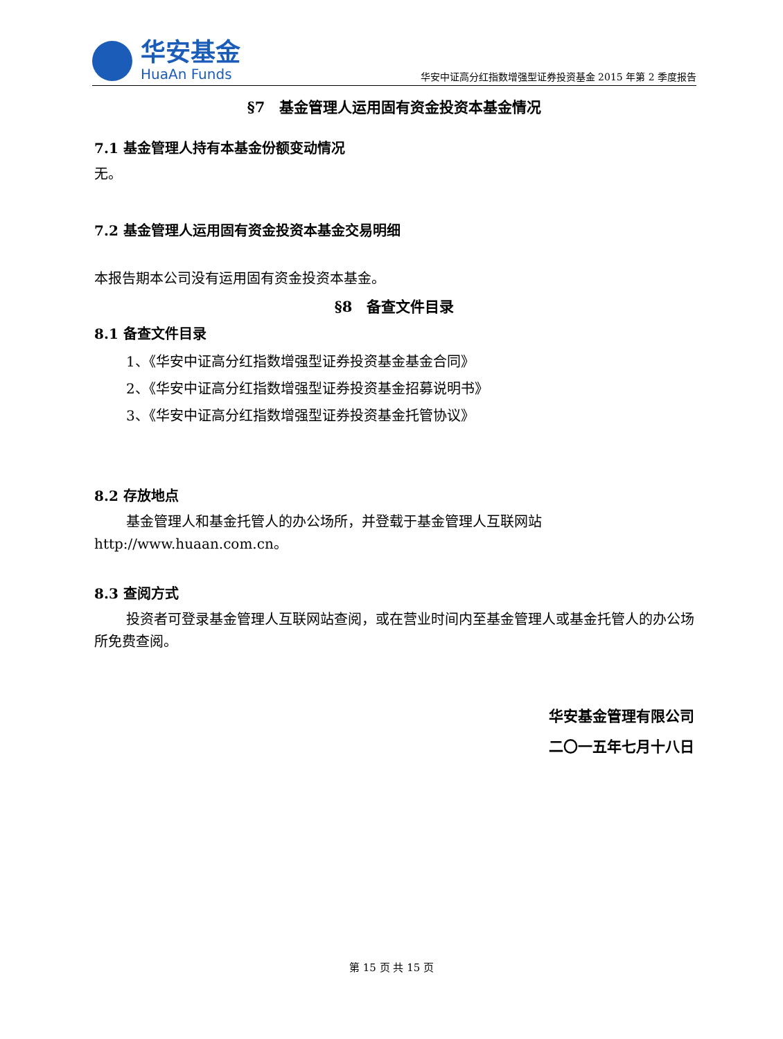华安基金
HuaAn Funds
华安中证高分红指数增强型证券投资基金 2015 年第 2 季度报告
§7　基金管理人运用固有资金投资本基金情况
7.1 基金管理人持有本基金份额变动情况
无。
7.2 基金管理人运用固有资金投资本基金交易明细
本报告期本公司没有运用固有资金投资本基金。
§8　备查文件目录
8.1 备查文件目录
1、《华安中证高分红指数增强型证券投资基金基金合同》
2、《华安中证高分红指数增强型证券投资基金招募说明书》
3、《华安中证高分红指数增强型证券投资基金托管协议》
8.2 存放地点
基金管理人和基金托管人的办公场所，并登载于基金管理人互联网站 http://www.huaan.com.cn。
8.3 查阅方式
投资者可登录基金管理人互联网站查阅，或在营业时间内至基金管理人或基金托管人的办公场所免费查阅。
华安基金管理有限公司
二〇一五年七月十八日
第 15 页 共 15 页